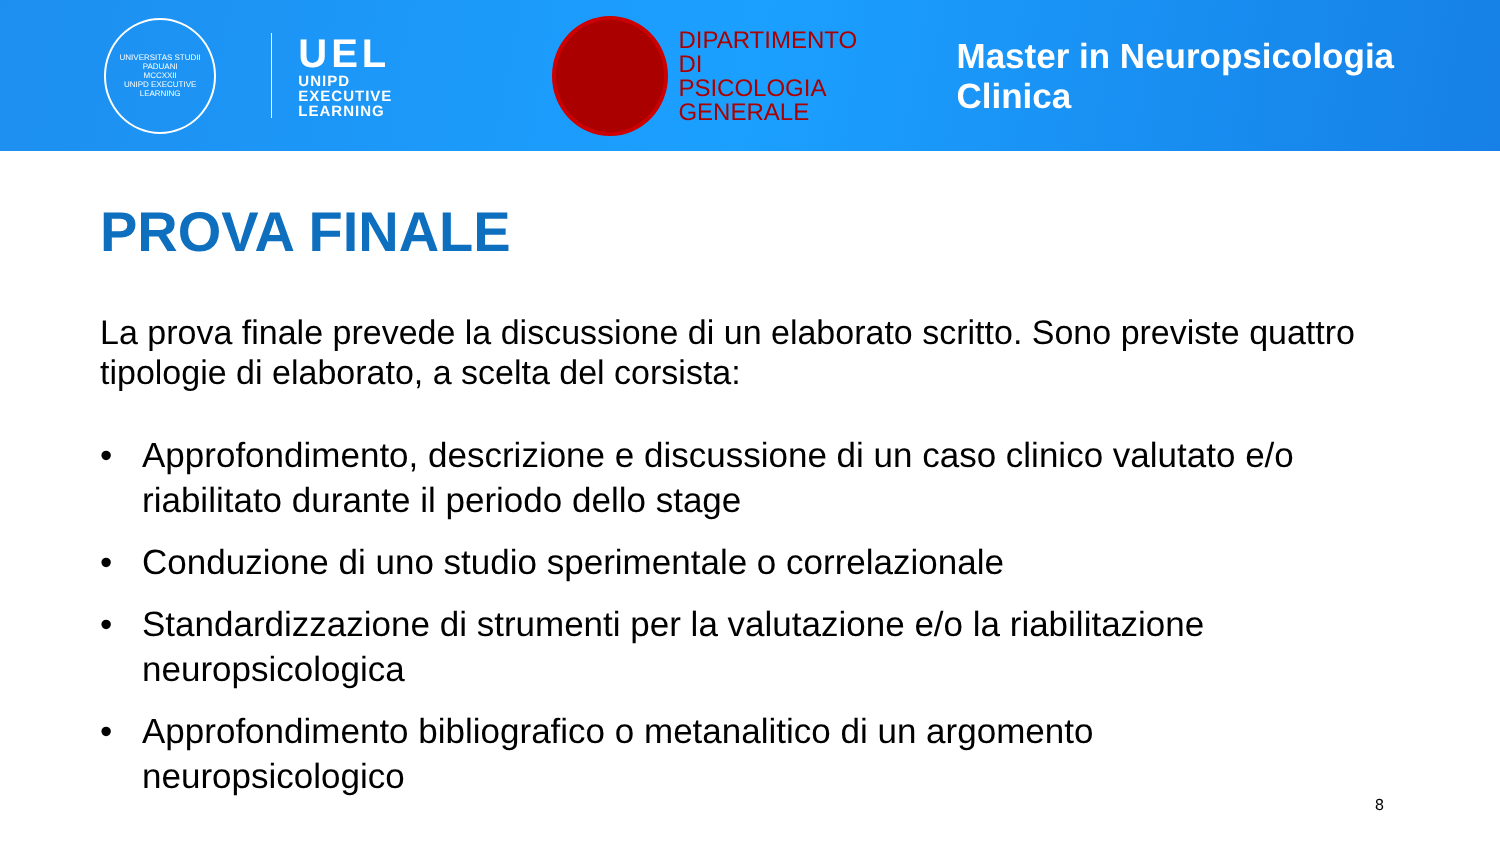UNIVERSITAS STUDII PADUANI
MCCXXII
UNIPD EXECUTIVE LEARNING
UEL
UNIPD
EXECUTIVE
LEARNING
DIPARTIMENTO DI
PSICOLOGIA
GENERALE
Master in Neuropsicologia Clinica
PROVA FINALE
La prova finale prevede la discussione di un elaborato scritto. Sono previste quattro tipologie di elaborato, a scelta del corsista:
• Approfondimento, descrizione e discussione di un caso clinico valutato e/o riabilitato durante il periodo dello stage
• Conduzione di uno studio sperimentale o correlazionale
• Standardizzazione di strumenti per la valutazione e/o la riabilitazione neuropsicologica
• Approfondimento bibliografico o metanalitico di un argomento neuropsicologico
8